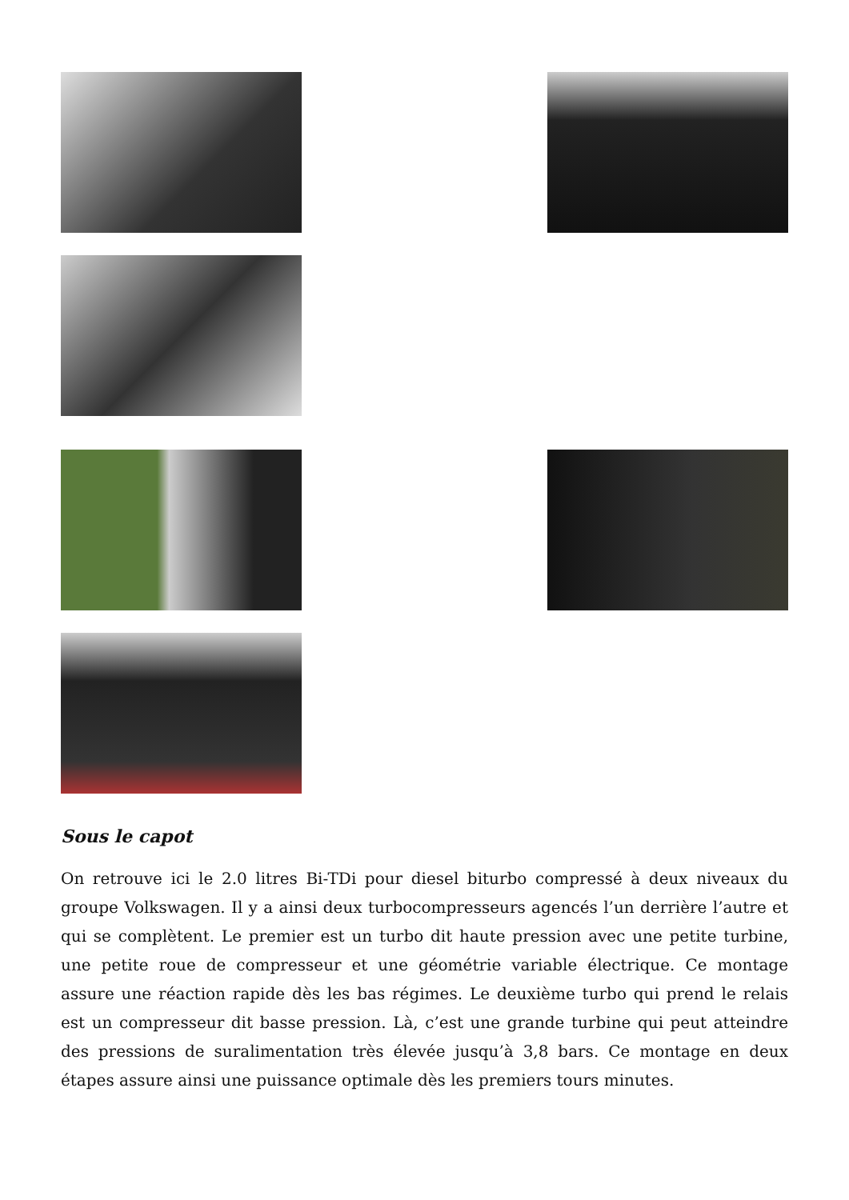Sous le capot
On retrouve ici le 2.0 litres Bi-TDi pour diesel biturbo compressé à deux niveaux du groupe Volkswagen. Il y a ainsi deux turbocompresseurs agencés l’un derrière l’autre et qui se complètent. Le premier est un turbo dit haute pression avec une petite turbine, une petite roue de compresseur et une géométrie variable électrique. Ce montage assure une réaction rapide dès les bas régimes. Le deuxième turbo qui prend le relais est un compresseur dit basse pression. Là, c’est une grande turbine qui peut atteindre des pressions de suralimentation très élevée jusqu’à 3,8 bars. Ce montage en deux étapes assure ainsi une puissance optimale dès les premiers tours minutes.